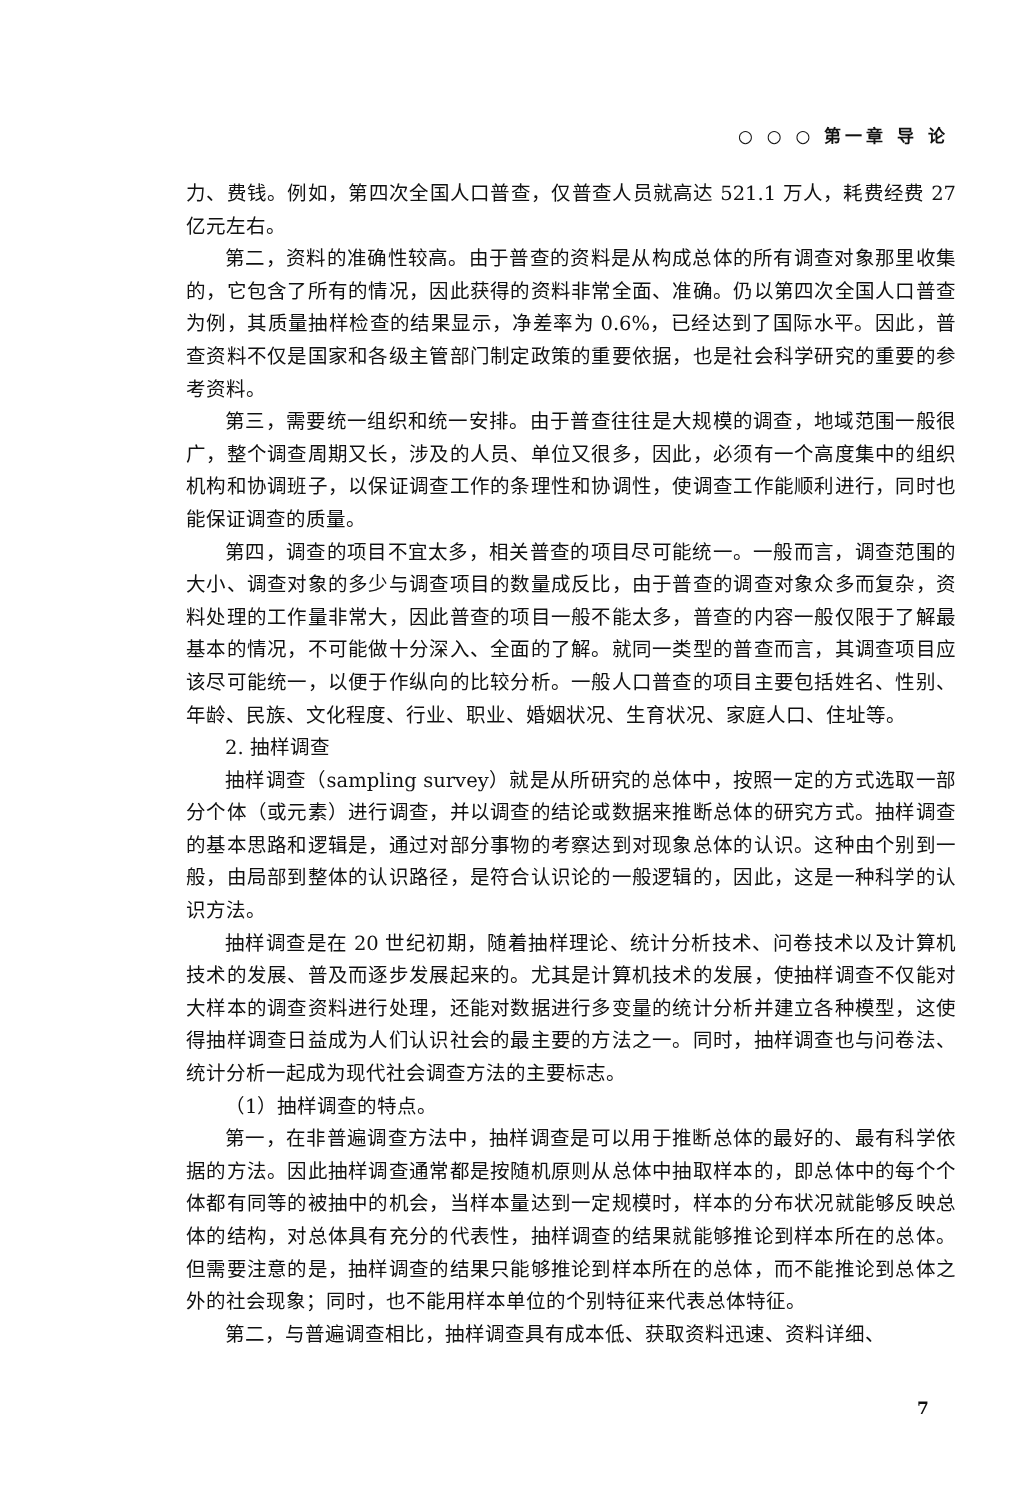○ ○ ○ 第一章 导 论
力、费钱。例如，第四次全国人口普查，仅普查人员就高达 521.1 万人，耗费经费 27 亿元左右。
第二，资料的准确性较高。由于普查的资料是从构成总体的所有调查对象那里收集的，它包含了所有的情况，因此获得的资料非常全面、准确。仍以第四次全国人口普查为例，其质量抽样检查的结果显示，净差率为 0.6%，已经达到了国际水平。因此，普查资料不仅是国家和各级主管部门制定政策的重要依据，也是社会科学研究的重要的参考资料。
第三，需要统一组织和统一安排。由于普查往往是大规模的调查，地域范围一般很广，整个调查周期又长，涉及的人员、单位又很多，因此，必须有一个高度集中的组织机构和协调班子，以保证调查工作的条理性和协调性，使调查工作能顺利进行，同时也能保证调查的质量。
第四，调查的项目不宜太多，相关普查的项目尽可能统一。一般而言，调查范围的大小、调查对象的多少与调查项目的数量成反比，由于普查的调查对象众多而复杂，资料处理的工作量非常大，因此普查的项目一般不能太多，普查的内容一般仅限于了解最基本的情况，不可能做十分深入、全面的了解。就同一类型的普查而言，其调查项目应该尽可能统一，以便于作纵向的比较分析。一般人口普查的项目主要包括姓名、性别、年龄、民族、文化程度、行业、职业、婚姻状况、生育状况、家庭人口、住址等。
2. 抽样调查
抽样调查（sampling survey）就是从所研究的总体中，按照一定的方式选取一部分个体（或元素）进行调查，并以调查的结论或数据来推断总体的研究方式。抽样调查的基本思路和逻辑是，通过对部分事物的考察达到对现象总体的认识。这种由个别到一般，由局部到整体的认识路径，是符合认识论的一般逻辑的，因此，这是一种科学的认识方法。
抽样调查是在 20 世纪初期，随着抽样理论、统计分析技术、问卷技术以及计算机技术的发展、普及而逐步发展起来的。尤其是计算机技术的发展，使抽样调查不仅能对大样本的调查资料进行处理，还能对数据进行多变量的统计分析并建立各种模型，这使得抽样调查日益成为人们认识社会的最主要的方法之一。同时，抽样调查也与问卷法、统计分析一起成为现代社会调查方法的主要标志。
（1）抽样调查的特点。
第一，在非普遍调查方法中，抽样调查是可以用于推断总体的最好的、最有科学依据的方法。因此抽样调查通常都是按随机原则从总体中抽取样本的，即总体中的每个个体都有同等的被抽中的机会，当样本量达到一定规模时，样本的分布状况就能够反映总体的结构，对总体具有充分的代表性，抽样调查的结果就能够推论到样本所在的总体。但需要注意的是，抽样调查的结果只能够推论到样本所在的总体，而不能推论到总体之外的社会现象；同时，也不能用样本单位的个别特征来代表总体特征。
第二，与普遍调查相比，抽样调查具有成本低、获取资料迅速、资料详细、
7